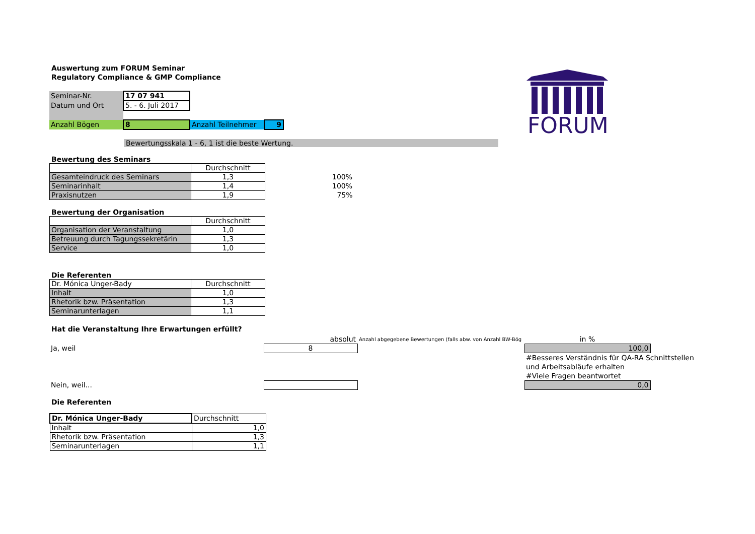FORUM
Auswertung zum FORUM Seminar
Regulatory Compliance & GMP Compliance
| Seminar-Nr. | 17 07 941 | | |
| Datum und Ort | 5. - 6. Juli 2017 | | |
| Anzahl Bögen | 8 | Anzahl Teilnehmer | 9 |
Bewertungsskala 1 - 6, 1 ist die beste Wertung.
Bewertung des Seminars
| | Durchschnitt | |
| Gesamteindruck des Seminars | 1,3 | 100% |
| Seminarinhalt | 1,4 | 100% |
| Praxisnutzen | 1,9 | 75% |
Bewertung der Organisation
| | Durchschnitt |
| Organisation der Veranstaltung | 1,0 |
| Betreuung durch Tagungssekretärin | 1,3 |
| Service | 1,0 |
Die Referenten
| Dr. Mónica Unger-Bady | Durchschnitt |
| Inhalt | 1,0 |
| Rhetorik bzw. Präsentation | 1,3 |
| Seminarunterlagen | 1,1 |
Hat die Veranstaltung Ihre Erwartungen erfüllt?
| | absolut | Anzahl abgegebene Bewertungen (falls abw. von Anzahl BW-Bög | in % | |
| Ja, weil | 8 | | 100,0 | |
| | | | #Besseres Verständnis für QA-RA Schnittstellen und Arbeitsabläufe erhalten #Viele Fragen beantwortet | |
| Nein, weil... | | | 0,0 | |
Die Referenten
| Dr. Mónica Unger-Bady | Durchschnitt |
| Inhalt | 1,0 |
| Rhetorik bzw. Präsentation | 1,3 |
| Seminarunterlagen | 1,1 |